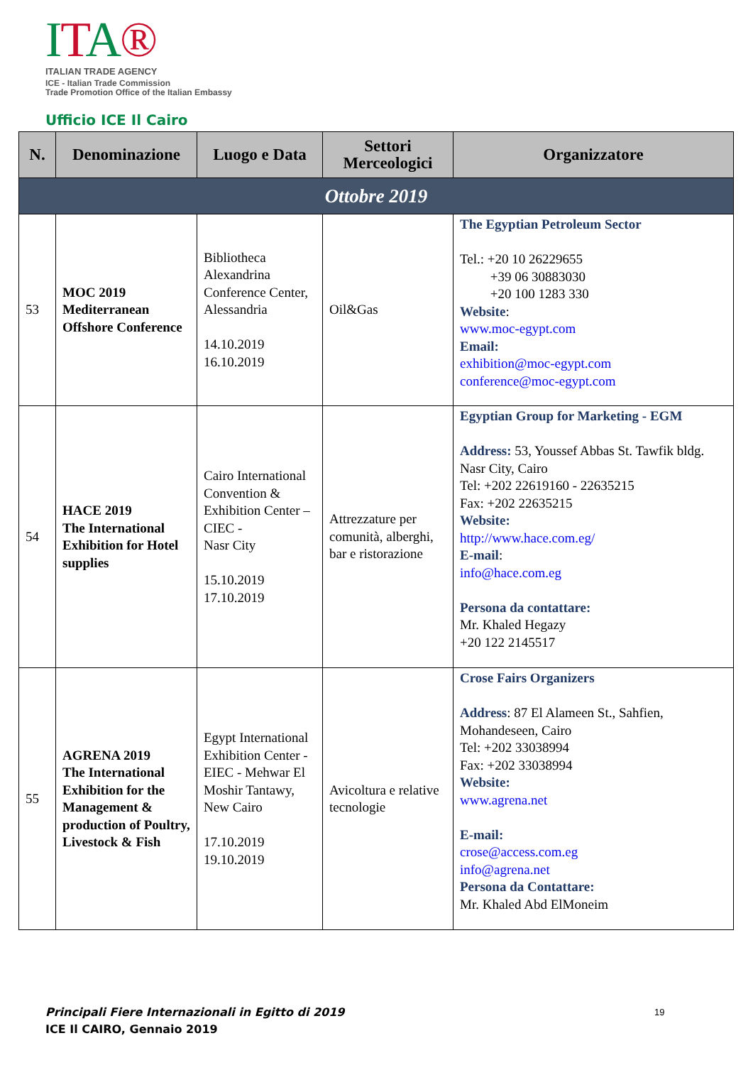ITA®
ITALIAN TRADE AGENCY
ICE - Italian Trade Commission
Trade Promotion Office of the Italian Embassy
Ufficio ICE Il Cairo
| N. | Denominazione | Luogo e Data | Settori Merceologici | Organizzatore |
| --- | --- | --- | --- | --- |
| Ottobre 2019 | | | | |
| 53 | MOC 2019 Mediterranean Offshore Conference | Bibliotheca Alexandrina Conference Center, Alessandria 14.10.2019 16.10.2019 | Oil&Gas | The Egyptian Petroleum Sector Tel.: +20 10 26229655 +39 06 30883030 +20 100 1283 330 Website : www.moc-egypt.com Email: exhibition@moc-egypt.com conference@moc-egypt.com |
| 54 | HACE 2019 The International Exhibition for Hotel supplies | Cairo International Convention & Exhibition Center –CIEC - Nasr City 15.10.2019 17.10.2019 | Attrezzature per comunità, alberghi, bar e ristorazione | Egyptian Group for Marketing - EGM Address: 53, Youssef Abbas St. Tawfik bldg. Nasr City, Cairo Tel: +202 22619160 - 22635215 Fax: +202 22635215 Website: http://www.hace.com.eg/ E-mail : info@hace.com.eg Persona da contattare: Mr. Khaled Hegazy +20 122 2145517 |
| 55 | AGRENA 2019 The International Exhibition for the Management & production of Poultry, Livestock & Fish | Egypt International Exhibition Center - EIEC - Mehwar El Moshir Tantawy, New Cairo 17.10.2019 19.10.2019 | Avicoltura e relative tecnologie | Crose Fairs Organizers Address : 87 El Alameen St., Sahfien, Mohandeseen, Cairo Tel: +202 33038994 Fax: +202 33038994 Website: www.agrena.net E-mail: crose@access.com.eg info@agrena.net Persona da Contattare: Mr. Khaled Abd ElMoneim |
Principali Fiere Internazionali in Egitto di 2019
ICE Il CAIRO, Gennaio 2019
19